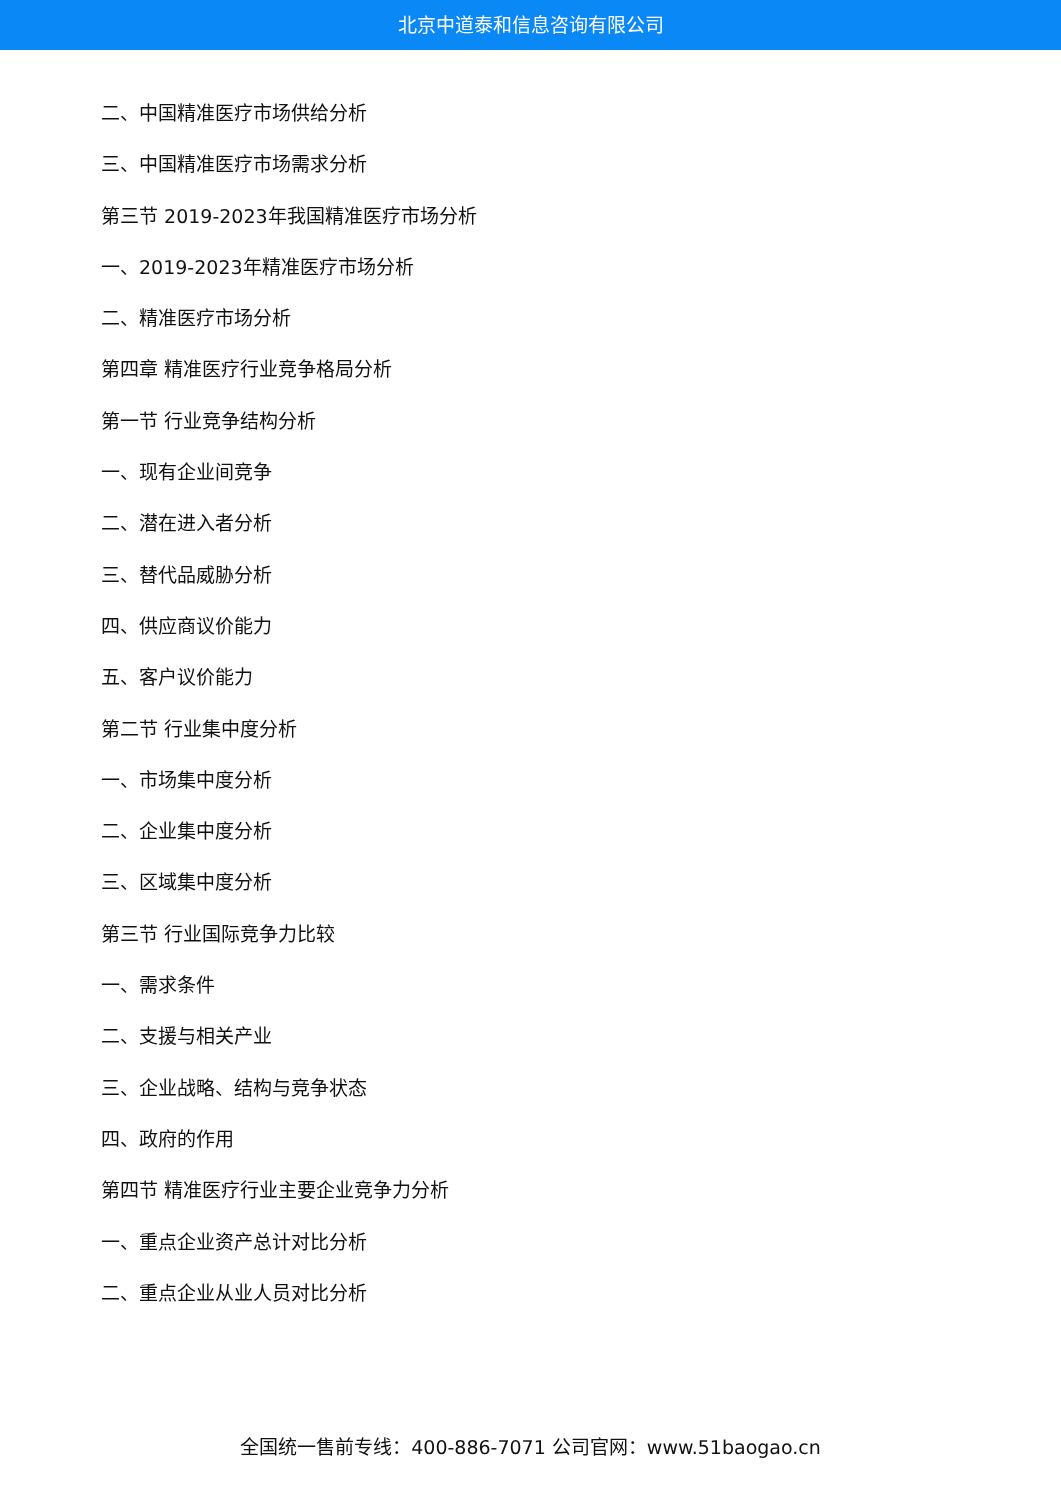北京中道泰和信息咨询有限公司
二、中国精准医疗市场供给分析
三、中国精准医疗市场需求分析
第三节 2019-2023年我国精准医疗市场分析
一、2019-2023年精准医疗市场分析
二、精准医疗市场分析
第四章 精准医疗行业竞争格局分析
第一节 行业竞争结构分析
一、现有企业间竞争
二、潜在进入者分析
三、替代品威胁分析
四、供应商议价能力
五、客户议价能力
第二节 行业集中度分析
一、市场集中度分析
二、企业集中度分析
三、区域集中度分析
第三节 行业国际竞争力比较
一、需求条件
二、支援与相关产业
三、企业战略、结构与竞争状态
四、政府的作用
第四节 精准医疗行业主要企业竞争力分析
一、重点企业资产总计对比分析
二、重点企业从业人员对比分析
全国统一售前专线：400-886-7071 公司官网：www.51baogao.cn